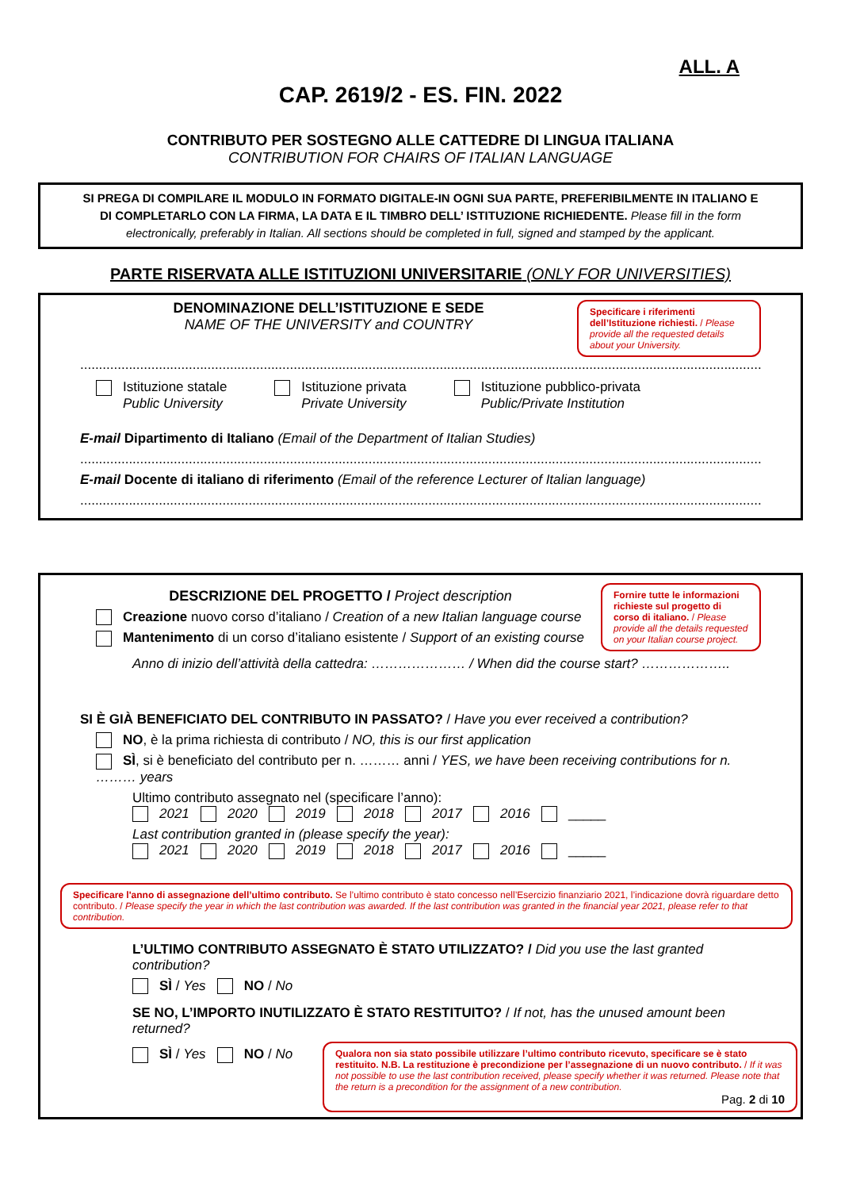ALL. A
CAP. 2619/2 - ES. FIN. 2022
CONTRIBUTO PER SOSTEGNO ALLE CATTEDRE DI LINGUA ITALIANA
CONTRIBUTION FOR CHAIRS OF ITALIAN LANGUAGE
SI PREGA DI COMPILARE IL MODULO IN FORMATO DIGITALE-IN OGNI SUA PARTE, PREFERIBILMENTE IN ITALIANO E DI COMPLETARLO CON LA FIRMA, LA DATA E IL TIMBRO DELL’ ISTITUZIONE RICHIEDENTE. Please fill in the form electronically, preferably in Italian. All sections should be completed in full, signed and stamped by the applicant.
PARTE RISERVATA ALLE ISTITUZIONI UNIVERSITARIE (ONLY FOR UNIVERSITIES)
DENOMINAZIONE DELL’ISTITUZIONE E SEDE
NAME OF THE UNIVERSITY and COUNTRY
Specificare i riferimenti dell’Istituzione richiesti. / Please provide all the requested details about your University.
.................................................................................................................................................................................................................
Istituzione statale
Public University
Istituzione privata
Private University
Istituzione pubblico-privata
Public/Private Institution
E-mail Dipartimento di Italiano (Email of the Department of Italian Studies)
.................................................................................................................................................................................................................
E-mail Docente di italiano di riferimento (Email of the reference Lecturer of Italian language)
.................................................................................................................................................................................................................
DESCRIZIONE DEL PROGETTO / Project description
Creazione nuovo corso d’italiano / Creation of a new Italian language course
Mantenimento di un corso d’italiano esistente / Support of an existing course
Fornire tutte le informazioni richieste sul progetto di corso di italiano. / Please provide all the details requested on your Italian course project.
Anno di inizio dell’attività della cattedra: ………………… / When did the course start? ………………..
SI È GIÀ BENEFICIATO DEL CONTRIBUTO IN PASSATO? / Have you ever received a contribution?
NO, è la prima richiesta di contributo / NO, this is our first application
SÌ, si è beneficiato del contributo per n. ……… anni / YES, we have been receiving contributions for n. ……… years
Ultimo contributo assegnato nel (specificare l’anno):
2021 2020 2019 2018 2017 2016 _____
Last contribution granted in (please specify the year):
2021 2020 2019 2018 2017 2016 _____
Specificare l'anno di assegnazione dell’ultimo contributo. Se l’ultimo contributo è stato concesso nell’Esercizio finanziario 2021, l’indicazione dovrà riguardare detto contributo. / Please specify the year in which the last contribution was awarded. If the last contribution was granted in the financial year 2021, please refer to that contribution.
L’ULTIMO CONTRIBUTO ASSEGNATO È STATO UTILIZZATO? / Did you use the last granted contribution?
SÌ / Yes NO / No
SE NO, L’IMPORTO INUTILIZZATO È STATO RESTITUITO? / If not, has the unused amount been returned?
SÌ / Yes NO / No
Qualora non sia stato possibile utilizzare l’ultimo contributo ricevuto, specificare se è stato restituito. N.B. La restituzione è precondizione per l’assegnazione di un nuovo contributo. / If it was not possible to use the last contribution received, please specify whether it was returned. Please note that the return is a precondition for the assignment of a new contribution.
Pag. 2 di 10